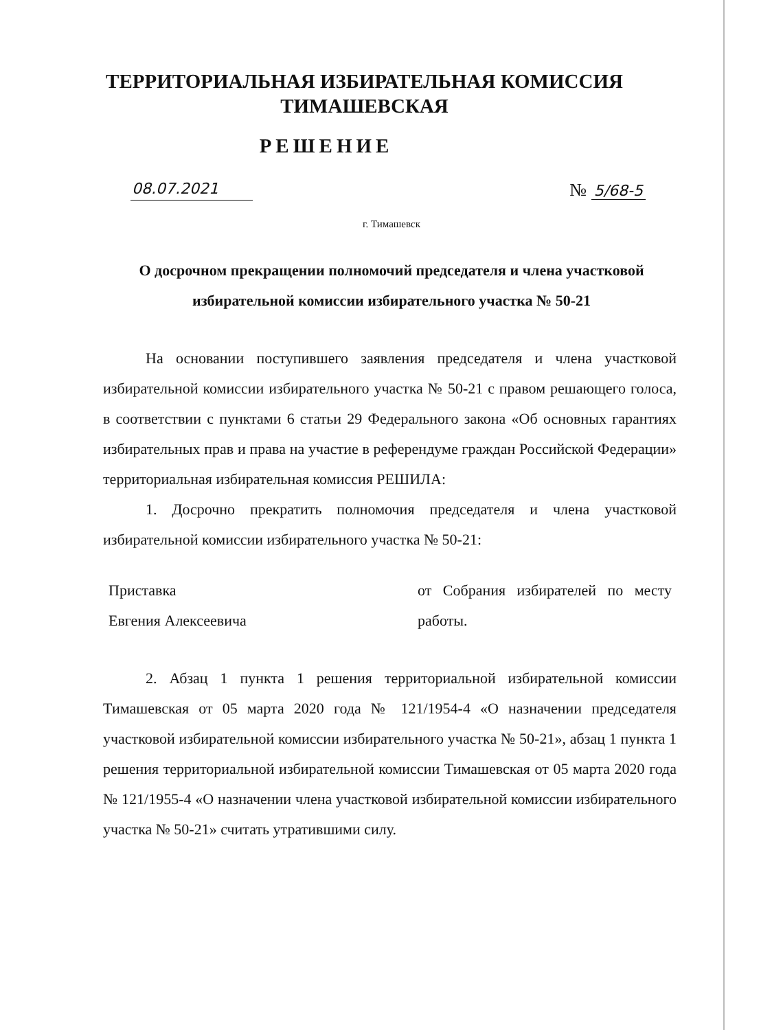ТЕРРИТОРИАЛЬНАЯ ИЗБИРАТЕЛЬНАЯ КОМИССИЯ
ТИМАШЕВСКАЯ
РЕШЕНИЕ
08.07.2021 № 5/68-5
г. Тимашевск
О досрочном прекращении полномочий председателя и члена участковой избирательной комиссии избирательного участка № 50-21
На основании поступившего заявления председателя и члена участковой избирательной комиссии избирательного участка № 50-21 с правом решающего голоса, в соответствии с пунктами 6 статьи 29 Федерального закона «Об основных гарантиях избирательных прав и права на участие в референдуме граждан Российской Федерации» территориальная избирательная комиссия РЕШИЛА:
1. Досрочно прекратить полномочия председателя и члена участковой избирательной комиссии избирательного участка № 50-21:
Приставка
Евгения Алексеевича
от Собрания избирателей по месту работы.
2. Абзац 1 пункта 1 решения территориальной избирательной комиссии Тимашевская от 05 марта 2020 года № 121/1954-4 «О назначении председателя участковой избирательной комиссии избирательного участка № 50-21», абзац 1 пункта 1 решения территориальной избирательной комиссии Тимашевская от 05 марта 2020 года № 121/1955-4 «О назначении члена участковой избирательной комиссии избирательного участка № 50-21» считать утратившими силу.